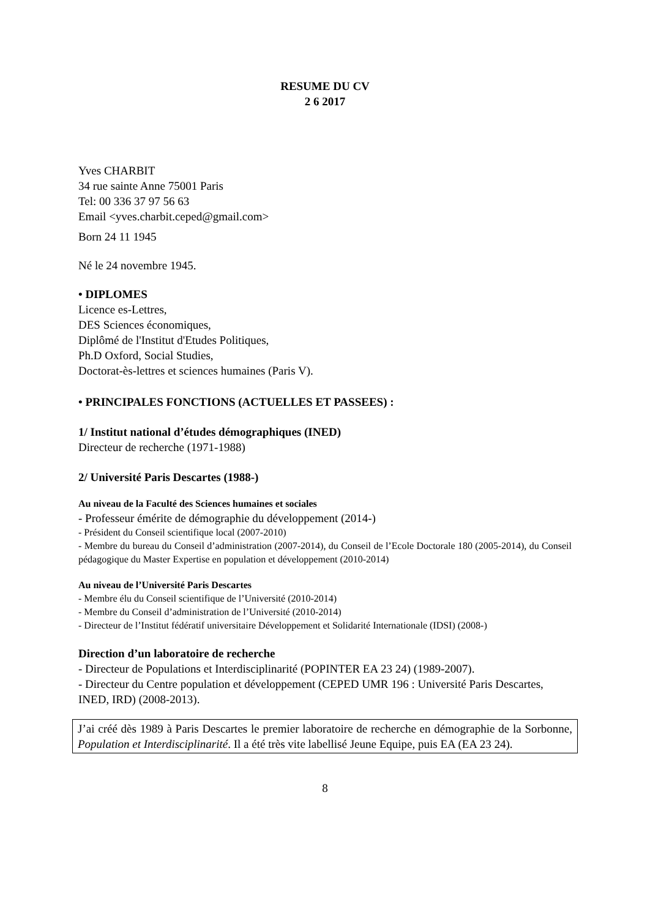RESUME DU CV
2 6 2017
Yves CHARBIT
34 rue sainte Anne 75001 Paris
Tel: 00 336 37 97 56 63
Email <yves.charbit.ceped@gmail.com>
Born 24 11 1945
Né le 24 novembre 1945.
• DIPLOMES
Licence es-Lettres,
DES Sciences économiques,
Diplômé de l'Institut d'Etudes Politiques,
Ph.D Oxford, Social Studies,
Doctorat-ès-lettres et sciences humaines (Paris V).
• PRINCIPALES FONCTIONS (ACTUELLES ET PASSEES) :
1/ Institut national d’études démographiques (INED)
Directeur de recherche (1971-1988)
2/ Université Paris Descartes (1988-)
Au niveau de la Faculté des Sciences humaines et sociales
- Professeur émérite de démographie du développement (2014-)
- Président du Conseil scientifique local (2007-2010)
- Membre du bureau du Conseil d’administration (2007-2014), du Conseil de l’Ecole Doctorale 180 (2005-2014), du Conseil pédagogique du Master Expertise en population et développement (2010-2014)
Au niveau de l’Université Paris Descartes
- Membre élu du Conseil scientifique de l’Université (2010-2014)
- Membre du Conseil d’administration de l’Université (2010-2014)
- Directeur de l’Institut fédératif universitaire Développement et Solidarité Internationale (IDSI) (2008-)
Direction d’un laboratoire de recherche
- Directeur de Populations et Interdisciplinarité (POPINTER EA 23 24) (1989-2007).
- Directeur du Centre population et développement (CEPED UMR 196 : Université Paris Descartes, INED, IRD) (2008-2013).
J’ai créé dès 1989 à Paris Descartes le premier laboratoire de recherche en démographie de la Sorbonne, Population et Interdisciplinarité. Il a été très vite labellisé Jeune Equipe, puis EA (EA 23 24).
8